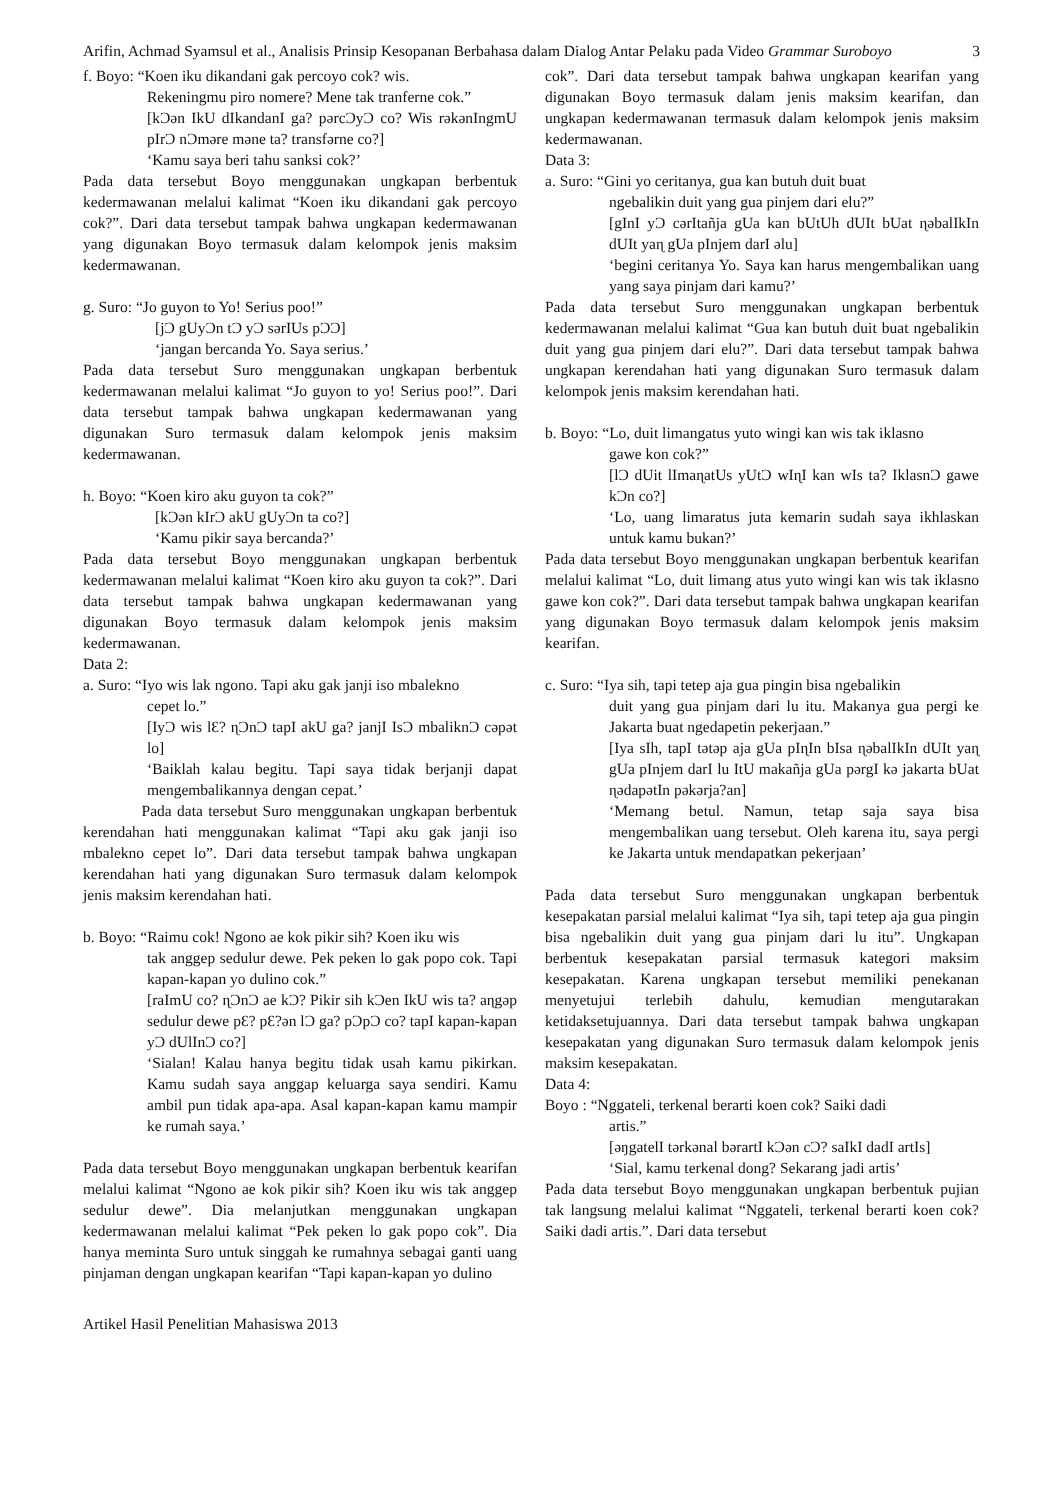Arifin, Achmad Syamsul et al., Analisis Prinsip Kesopanan Berbahasa dalam Dialog Antar Pelaku pada Video Grammar Suroboyo
3
f. Boyo: “Koen iku dikandani gak percoyo cok? wis.
Rekeningmu piro nomere? Mene tak tranferne cok.”
[kƆən IkU dIkandanI ga? pərcƆyƆ co? Wis rəkənIngmU pIrƆ nƆmǝre mǝne ta? transfǝrne co?]
‘Kamu saya beri tahu sanksi cok?’
Pada data tersebut Boyo menggunakan ungkapan berbentuk kedermawanan melalui kalimat “Koen iku dikandani gak percoyo cok?”. Dari data tersebut tampak bahwa ungkapan kedermawanan yang digunakan Boyo termasuk dalam kelompok jenis maksim kedermawanan.
g. Suro: “Jo guyon to Yo! Serius poo!”
[jƆ gUyƆn tƆ yƆ sərIUs pƆƆ]
‘jangan bercanda Yo. Saya serius.’
Pada data tersebut Suro menggunakan ungkapan berbentuk kedermawanan melalui kalimat “Jo guyon to yo! Serius poo!”. Dari data tersebut tampak bahwa ungkapan kedermawanan yang digunakan Suro termasuk dalam kelompok jenis maksim kedermawanan.
h. Boyo: “Koen kiro aku guyon ta cok?”
[kƆən kIrƆ akU gUyƆn ta co?]
‘Kamu pikir saya bercanda?’
Pada data tersebut Boyo menggunakan ungkapan berbentuk kedermawanan melalui kalimat “Koen kiro aku guyon ta cok?”. Dari data tersebut tampak bahwa ungkapan kedermawanan yang digunakan Boyo termasuk dalam kelompok jenis maksim kedermawanan.
Data 2:
a. Suro: “Iyo wis lak ngono. Tapi aku gak janji iso mbalekno
cepet lo.”
[IyƆ wis lƐ? ɳƆnƆ tapI akU ga? janjI IsƆ mbaliknƆ cəpət lo]
‘Baiklah kalau begitu. Tapi saya tidak berjanji dapat mengembalikannya dengan cepat.’
Pada data tersebut Suro menggunakan ungkapan berbentuk kerendahan hati menggunakan kalimat “Tapi aku gak janji iso mbalekno cepet lo”. Dari data tersebut tampak bahwa ungkapan kerendahan hati yang digunakan Suro termasuk dalam kelompok jenis maksim kerendahan hati.
b. Boyo: “Raimu cok! Ngono ae kok pikir sih? Koen iku wis
tak anggep sedulur dewe. Pek peken lo gak popo cok. Tapi kapan-kapan yo dulino cok.”
[raImU co? ɳƆnƆ ae kƆ? Pikir sih kƆen IkU wis ta? aɳgəp sedulur dewe pƐ? pƐ?ən lƆ ga? pƆpƆ co? tapI kapan-kapan yƆ dUlInƆ co?]
‘Sialan! Kalau hanya begitu tidak usah kamu pikirkan. Kamu sudah saya anggap keluarga saya sendiri. Kamu ambil pun tidak apa-apa. Asal kapan-kapan kamu mampir ke rumah saya.’
Pada data tersebut Boyo menggunakan ungkapan berbentuk kearifan melalui kalimat “Ngono ae kok pikir sih? Koen iku wis tak anggep sedulur dewe”. Dia melanjutkan menggunakan ungkapan kedermawanan melalui kalimat “Pek peken lo gak popo cok”. Dia hanya meminta Suro untuk singgah ke rumahnya sebagai ganti uang pinjaman dengan ungkapan kearifan “Tapi kapan-kapan yo dulino
cok”. Dari data tersebut tampak bahwa ungkapan kearifan yang digunakan Boyo termasuk dalam jenis maksim kearifan, dan ungkapan kedermawanan termasuk dalam kelompok jenis maksim kedermawanan.
Data 3:
a. Suro: “Gini yo ceritanya, gua kan butuh duit buat
ngebalikin duit yang gua pinjem dari elu?”
[gInI yƆ cərItañja gUa kan bUtUh dUIt bUat ɳəbalIkIn dUIt yaɳ gUa pInjem darI əlu]
‘begini ceritanya Yo. Saya kan harus mengembalikan uang yang saya pinjam dari kamu?’
Pada data tersebut Suro menggunakan ungkapan berbentuk kedermawanan melalui kalimat “Gua kan butuh duit buat ngebalikin duit yang gua pinjem dari elu?”. Dari data tersebut tampak bahwa ungkapan kerendahan hati yang digunakan Suro termasuk dalam kelompok jenis maksim kerendahan hati.
b. Boyo: “Lo, duit limangatus yuto wingi kan wis tak iklasno
gawe kon cok?”
[lƆ dUit lImaɳatUs yUtƆ wIɳI kan wIs ta? IklasnƆ gawe kƆn co?]
‘Lo, uang limaratus juta kemarin sudah saya ikhlaskan untuk kamu bukan?’
Pada data tersebut Boyo menggunakan ungkapan berbentuk kearifan melalui kalimat “Lo, duit limang atus yuto wingi kan wis tak iklasno gawe kon cok?”. Dari data tersebut tampak bahwa ungkapan kearifan yang digunakan Boyo termasuk dalam kelompok jenis maksim kearifan.
c. Suro: “Iya sih, tapi tetep aja gua pingin bisa ngebalikin
duit yang gua pinjam dari lu itu. Makanya gua pergi ke Jakarta buat ngedapetin pekerjaan.”
[Iya sIh, tapI tətəp aja gUa pIɳIn bIsa ɳəbalIkIn dUIt yaɳ gUa pInjem darI lu ItU makañja gUa pərgI kə jakarta bUat ɳədapətIn pəkərja?an]
‘Memang betul. Namun, tetap saja saya bisa mengembalikan uang tersebut. Oleh karena itu, saya pergi ke Jakarta untuk mendapatkan pekerjaan’
Pada data tersebut Suro menggunakan ungkapan berbentuk kesepakatan parsial melalui kalimat “Iya sih, tapi tetep aja gua pingin bisa ngebalikin duit yang gua pinjam dari lu itu”. Ungkapan berbentuk kesepakatan parsial termasuk kategori maksim kesepakatan. Karena ungkapan tersebut memiliki penekanan menyetujui terlebih dahulu, kemudian mengutarakan ketidaksetujuannya. Dari data tersebut tampak bahwa ungkapan kesepakatan yang digunakan Suro termasuk dalam kelompok jenis maksim kesepakatan.
Data 4:
Boyo : “Nggateli, terkenal berarti koen cok? Saiki dadi
artis.”
[əŋgatelI tərkənal bərartI kƆən cƆ? saIkI dadI artIs]
‘Sial, kamu terkenal dong? Sekarang jadi artis’
Pada data tersebut Boyo menggunakan ungkapan berbentuk pujian tak langsung melalui kalimat “Nggateli, terkenal berarti koen cok? Saiki dadi artis.”. Dari data tersebut
Artikel Hasil Penelitian Mahasiswa 2013